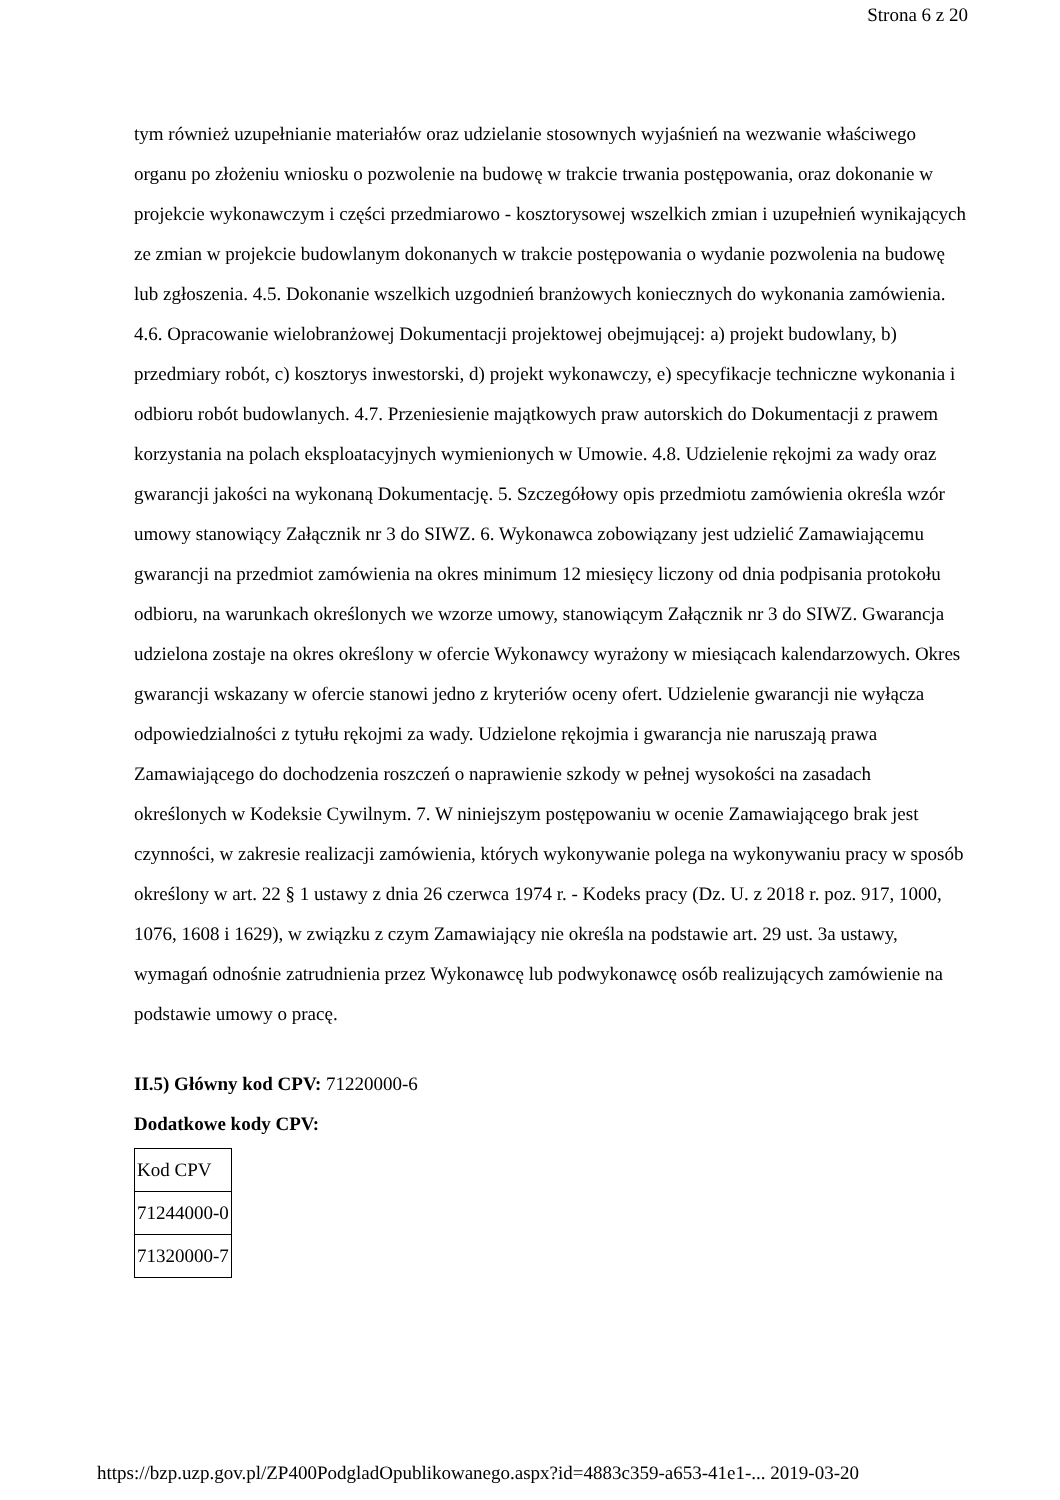Strona 6 z 20
tym również uzupełnianie materiałów oraz udzielanie stosownych wyjaśnień na wezwanie właściwego organu po złożeniu wniosku o pozwolenie na budowę w trakcie trwania postępowania, oraz dokonanie w projekcie wykonawczym i części przedmiarowo - kosztorysowej wszelkich zmian i uzupełnień wynikających ze zmian w projekcie budowlanym dokonanych w trakcie postępowania o wydanie pozwolenia na budowę lub zgłoszenia. 4.5. Dokonanie wszelkich uzgodnień branżowych koniecznych do wykonania zamówienia. 4.6. Opracowanie wielobranżowej Dokumentacji projektowej obejmującej: a) projekt budowlany, b) przedmiary robót, c) kosztorys inwestorski, d) projekt wykonawczy, e) specyfikacje techniczne wykonania i odbioru robót budowlanych. 4.7. Przeniesienie majątkowych praw autorskich do Dokumentacji z prawem korzystania na polach eksploatacyjnych wymienionych w Umowie. 4.8. Udzielenie rękojmi za wady oraz gwarancji jakości na wykonaną Dokumentację. 5. Szczegółowy opis przedmiotu zamówienia określa wzór umowy stanowiący Załącznik nr 3 do SIWZ. 6. Wykonawca zobowiązany jest udzielić Zamawiającemu gwarancji na przedmiot zamówienia na okres minimum 12 miesięcy liczony od dnia podpisania protokołu odbioru, na warunkach określonych we wzorze umowy, stanowiącym Załącznik nr 3 do SIWZ. Gwarancja udzielona zostaje na okres określony w ofercie Wykonawcy wyrażony w miesiącach kalendarzowych. Okres gwarancji wskazany w ofercie stanowi jedno z kryteriów oceny ofert. Udzielenie gwarancji nie wyłącza odpowiedzialności z tytułu rękojmi za wady. Udzielone rękojmia i gwarancja nie naruszają prawa Zamawiającego do dochodzenia roszczeń o naprawienie szkody w pełnej wysokości na zasadach określonych w Kodeksie Cywilnym. 7. W niniejszym postępowaniu w ocenie Zamawiającego brak jest czynności, w zakresie realizacji zamówienia, których wykonywanie polega na wykonywaniu pracy w sposób określony w art. 22 § 1 ustawy z dnia 26 czerwca 1974 r. - Kodeks pracy (Dz. U. z 2018 r. poz. 917, 1000, 1076, 1608 i 1629), w związku z czym Zamawiający nie określa na podstawie art. 29 ust. 3a ustawy, wymagań odnośnie zatrudnienia przez Wykonawcę lub podwykonawcę osób realizujących zamówienie na podstawie umowy o pracę.
II.5) Główny kod CPV: 71220000-6
Dodatkowe kody CPV:
| Kod CPV |
| 71244000-0 |
| 71320000-7 |
https://bzp.uzp.gov.pl/ZP400PodgladOpublikowanego.aspx?id=4883c359-a653-41e1-... 2019-03-20